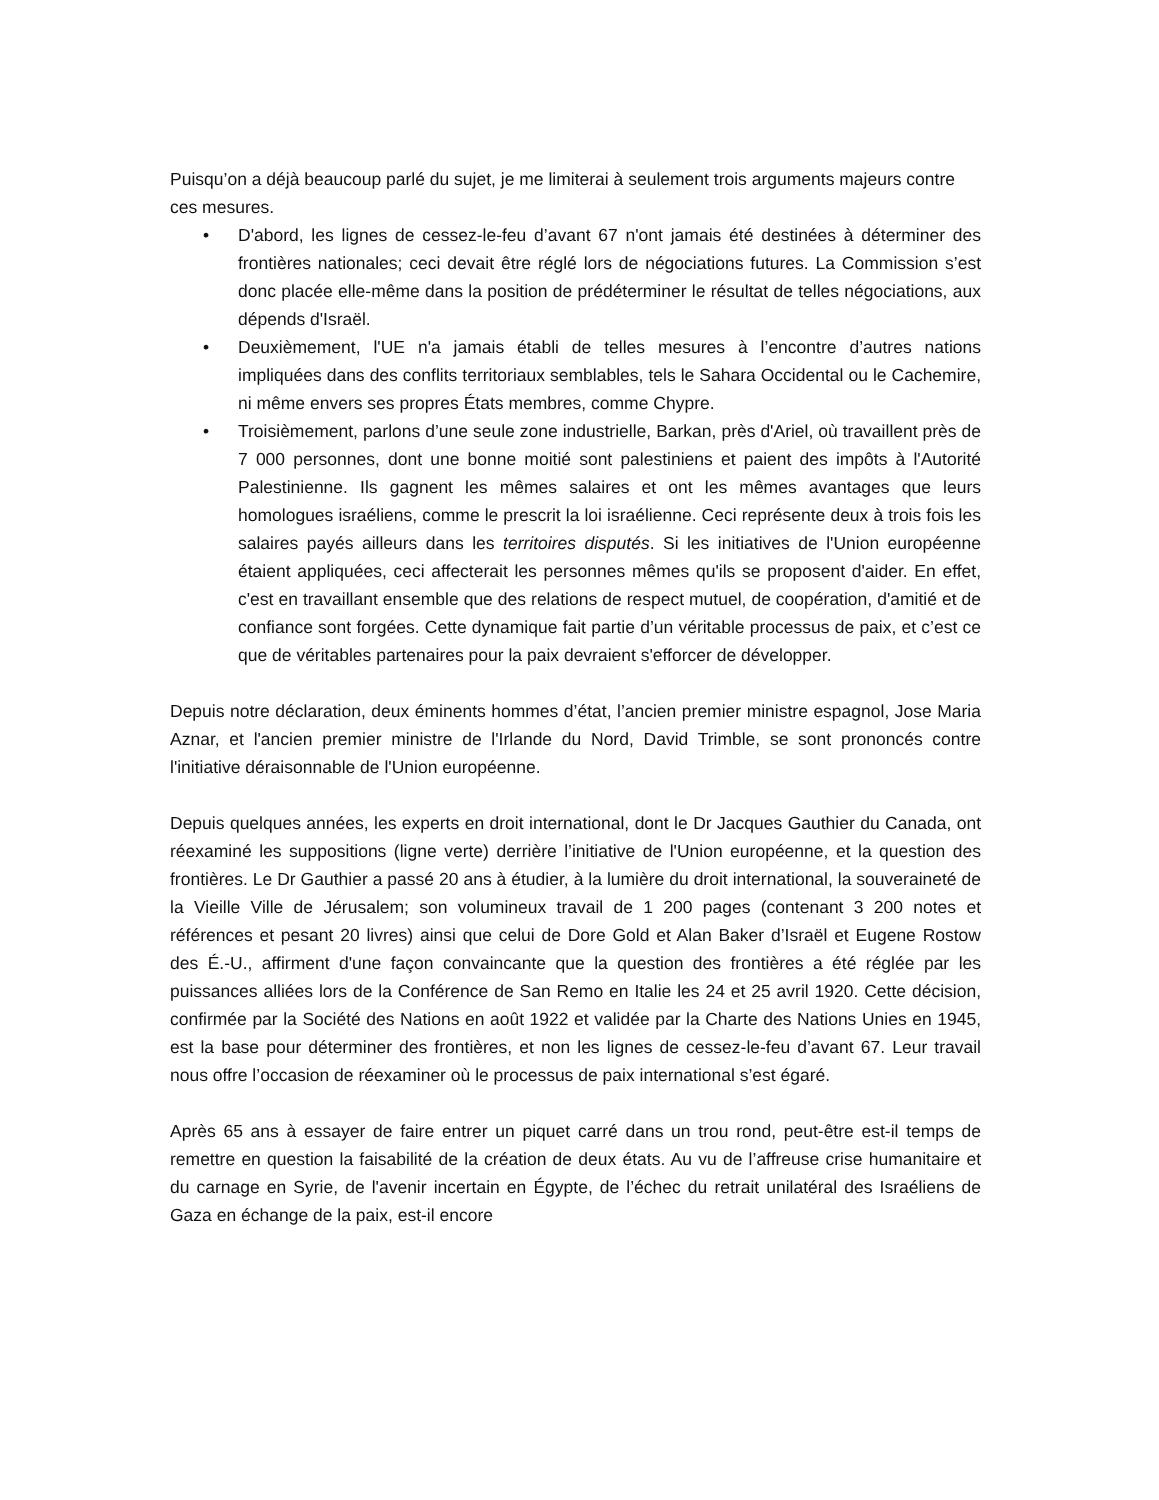Puisqu’on a déjà beaucoup parlé du sujet, je me limiterai à seulement trois arguments majeurs contre ces mesures.
• D'abord, les lignes de cessez-le-feu d’avant 67 n'ont jamais été destinées à déterminer des frontières nationales; ceci devait être réglé lors de négociations futures. La Commission s’est donc placée elle-même dans la position de prédéterminer le résultat de telles négociations, aux dépends d'Israël.
• Deuxièmement, l'UE n'a jamais établi de telles mesures à l’encontre d’autres nations impliquées dans des conflits territoriaux semblables, tels le Sahara Occidental ou le Cachemire, ni même envers ses propres États membres, comme Chypre.
• Troisièmement, parlons d’une seule zone industrielle, Barkan, près d'Ariel, où travaillent près de 7 000 personnes, dont une bonne moitié sont palestiniens et paient des impôts à l'Autorité Palestinienne. Ils gagnent les mêmes salaires et ont les mêmes avantages que leurs homologues israéliens, comme le prescrit la loi israélienne. Ceci représente deux à trois fois les salaires payés ailleurs dans les territoires disputés. Si les initiatives de l'Union européenne étaient appliquées, ceci affecterait les personnes mêmes qu'ils se proposent d'aider. En effet, c'est en travaillant ensemble que des relations de respect mutuel, de coopération, d'amitié et de confiance sont forgées. Cette dynamique fait partie d’un véritable processus de paix, et c’est ce que de véritables partenaires pour la paix devraient s'efforcer de développer.
Depuis notre déclaration, deux éminents hommes d’état, l’ancien premier ministre espagnol, Jose Maria Aznar, et l'ancien premier ministre de l'Irlande du Nord, David Trimble, se sont prononcés contre l'initiative déraisonnable de l'Union européenne.
Depuis quelques années, les experts en droit international, dont le Dr Jacques Gauthier du Canada, ont réexaminé les suppositions (ligne verte) derrière l’initiative de l'Union européenne, et la question des frontières. Le Dr Gauthier a passé 20 ans à étudier, à la lumière du droit international, la souveraineté de la Vieille Ville de Jérusalem; son volumineux travail de 1 200 pages (contenant 3 200 notes et références et pesant 20 livres) ainsi que celui de Dore Gold et Alan Baker d’Israël et Eugene Rostow des É.-U., affirment d'une façon convaincante que la question des frontières a été réglée par les puissances alliées lors de la Conférence de San Remo en Italie les 24 et 25 avril 1920. Cette décision, confirmée par la Société des Nations en août 1922 et validée par la Charte des Nations Unies en 1945, est la base pour déterminer des frontières, et non les lignes de cessez-le-feu d’avant 67. Leur travail nous offre l’occasion de réexaminer où le processus de paix international s’est égaré.
Après 65 ans à essayer de faire entrer un piquet carré dans un trou rond, peut-être est-il temps de remettre en question la faisabilité de la création de deux états. Au vu de l’affreuse crise humanitaire et du carnage en Syrie, de l'avenir incertain en Égypte, de l’échec du retrait unilatéral des Israéliens de Gaza en échange de la paix, est-il encore